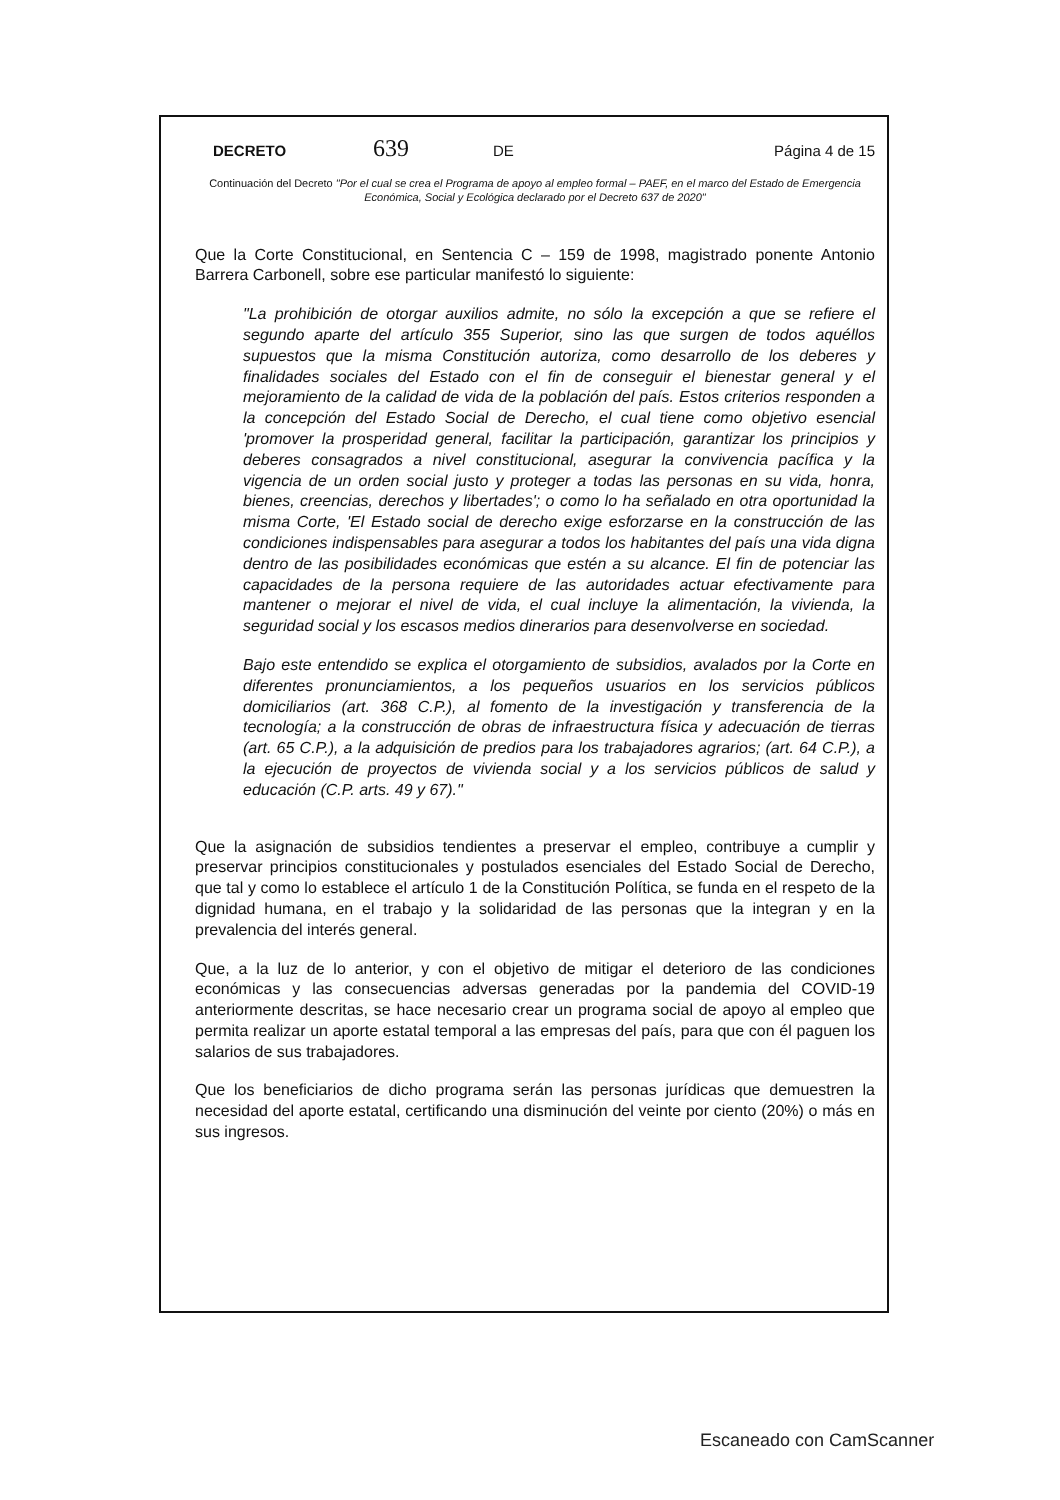DECRETO 639 DE Página 4 de 15
Continuación del Decreto "Por el cual se crea el Programa de apoyo al empleo formal – PAEF, en el marco del Estado de Emergencia Económica, Social y Ecológica declarado por el Decreto 637 de 2020"
Que la Corte Constitucional, en Sentencia C – 159 de 1998, magistrado ponente Antonio Barrera Carbonell, sobre ese particular manifestó lo siguiente:
"La prohibición de otorgar auxilios admite, no sólo la excepción a que se refiere el segundo aparte del artículo 355 Superior, sino las que surgen de todos aquéllos supuestos que la misma Constitución autoriza, como desarrollo de los deberes y finalidades sociales del Estado con el fin de conseguir el bienestar general y el mejoramiento de la calidad de vida de la población del país. Estos criterios responden a la concepción del Estado Social de Derecho, el cual tiene como objetivo esencial 'promover la prosperidad general, facilitar la participación, garantizar los principios y deberes consagrados a nivel constitucional, asegurar la convivencia pacífica y la vigencia de un orden social justo y proteger a todas las personas en su vida, honra, bienes, creencias, derechos y libertades'; o como lo ha señalado en otra oportunidad la misma Corte, 'El Estado social de derecho exige esforzarse en la construcción de las condiciones indispensables para asegurar a todos los habitantes del país una vida digna dentro de las posibilidades económicas que estén a su alcance. El fin de potenciar las capacidades de la persona requiere de las autoridades actuar efectivamente para mantener o mejorar el nivel de vida, el cual incluye la alimentación, la vivienda, la seguridad social y los escasos medios dinerarios para desenvolverse en sociedad.
Bajo este entendido se explica el otorgamiento de subsidios, avalados por la Corte en diferentes pronunciamientos, a los pequeños usuarios en los servicios públicos domiciliarios (art. 368 C.P.), al fomento de la investigación y transferencia de la tecnología; a la construcción de obras de infraestructura física y adecuación de tierras (art. 65 C.P.), a la adquisición de predios para los trabajadores agrarios; (art. 64 C.P.), a la ejecución de proyectos de vivienda social y a los servicios públicos de salud y educación (C.P. arts. 49 y 67)."
Que la asignación de subsidios tendientes a preservar el empleo, contribuye a cumplir y preservar principios constitucionales y postulados esenciales del Estado Social de Derecho, que tal y como lo establece el artículo 1 de la Constitución Política, se funda en el respeto de la dignidad humana, en el trabajo y la solidaridad de las personas que la integran y en la prevalencia del interés general.
Que, a la luz de lo anterior, y con el objetivo de mitigar el deterioro de las condiciones económicas y las consecuencias adversas generadas por la pandemia del COVID-19 anteriormente descritas, se hace necesario crear un programa social de apoyo al empleo que permita realizar un aporte estatal temporal a las empresas del país, para que con él paguen los salarios de sus trabajadores.
Que los beneficiarios de dicho programa serán las personas jurídicas que demuestren la necesidad del aporte estatal, certificando una disminución del veinte por ciento (20%) o más en sus ingresos.
Escaneado con CamScanner